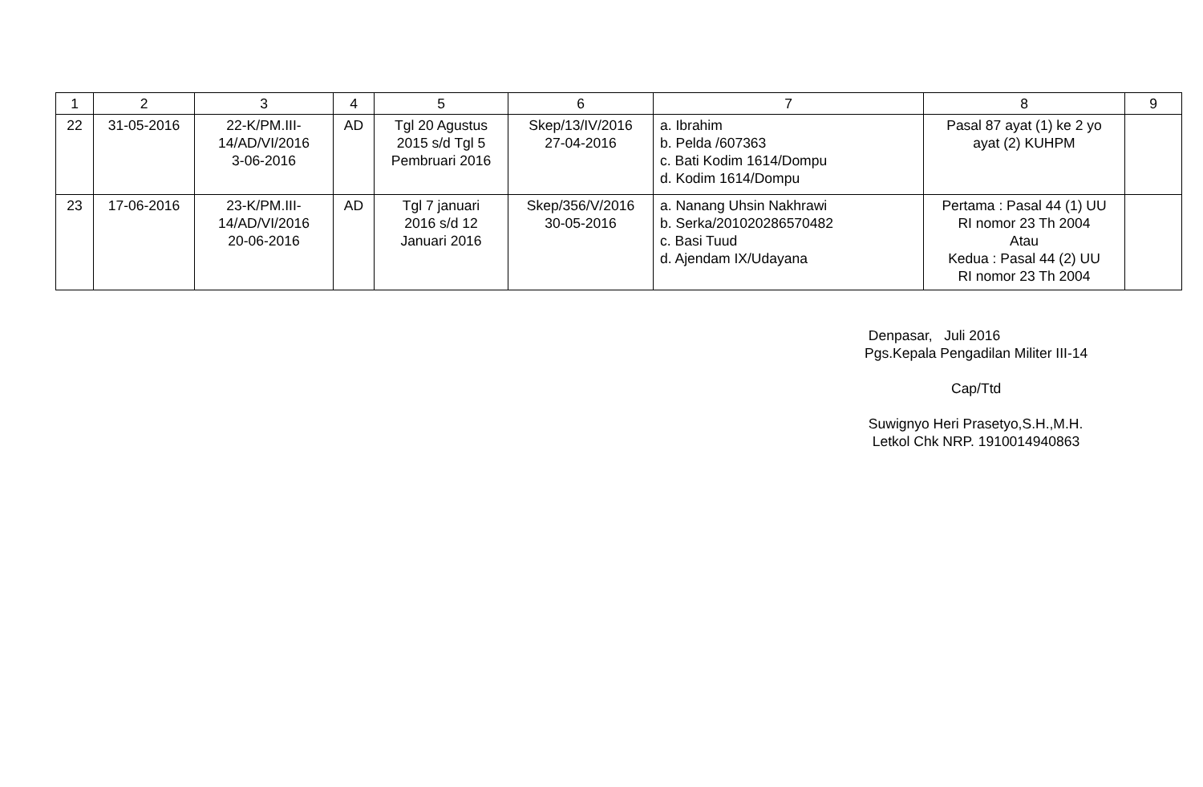| 1 | 2 | 3 | 4 | 5 | 6 | 7 | 8 | 9 |
| --- | --- | --- | --- | --- | --- | --- | --- | --- |
| 22 | 31-05-2016 | 22-K/PM.III- 14/AD/VI/2016 3-06-2016 | AD | Tgl 20 Agustus 2015 s/d Tgl 5 Pembruari 2016 | Skep/13/IV/2016 27-04-2016 | a. Ibrahim b. Pelda /607363 c. Bati Kodim 1614/Dompu d. Kodim 1614/Dompu | Pasal 87 ayat (1) ke 2 yo ayat (2) KUHPM | |
| 23 | 17-06-2016 | 23-K/PM.III- 14/AD/VI/2016 20-06-2016 | AD | Tgl 7 januari 2016 s/d 12 Januari 2016 | Skep/356/V/2016 30-05-2016 | a. Nanang Uhsin Nakhrawi b. Serka/201020286570482 c. Basi Tuud d. Ajendam IX/Udayana | Pertama : Pasal 44 (1) UU RI nomor 23 Th 2004 Atau Kedua : Pasal 44 (2) UU RI nomor 23 Th 2004 | |
Denpasar, Juli 2016
Pgs.Kepala Pengadilan Militer III-14
Cap/Ttd
Suwignyo Heri Prasetyo,S.H.,M.H.
Letkol Chk NRP. 1910014940863